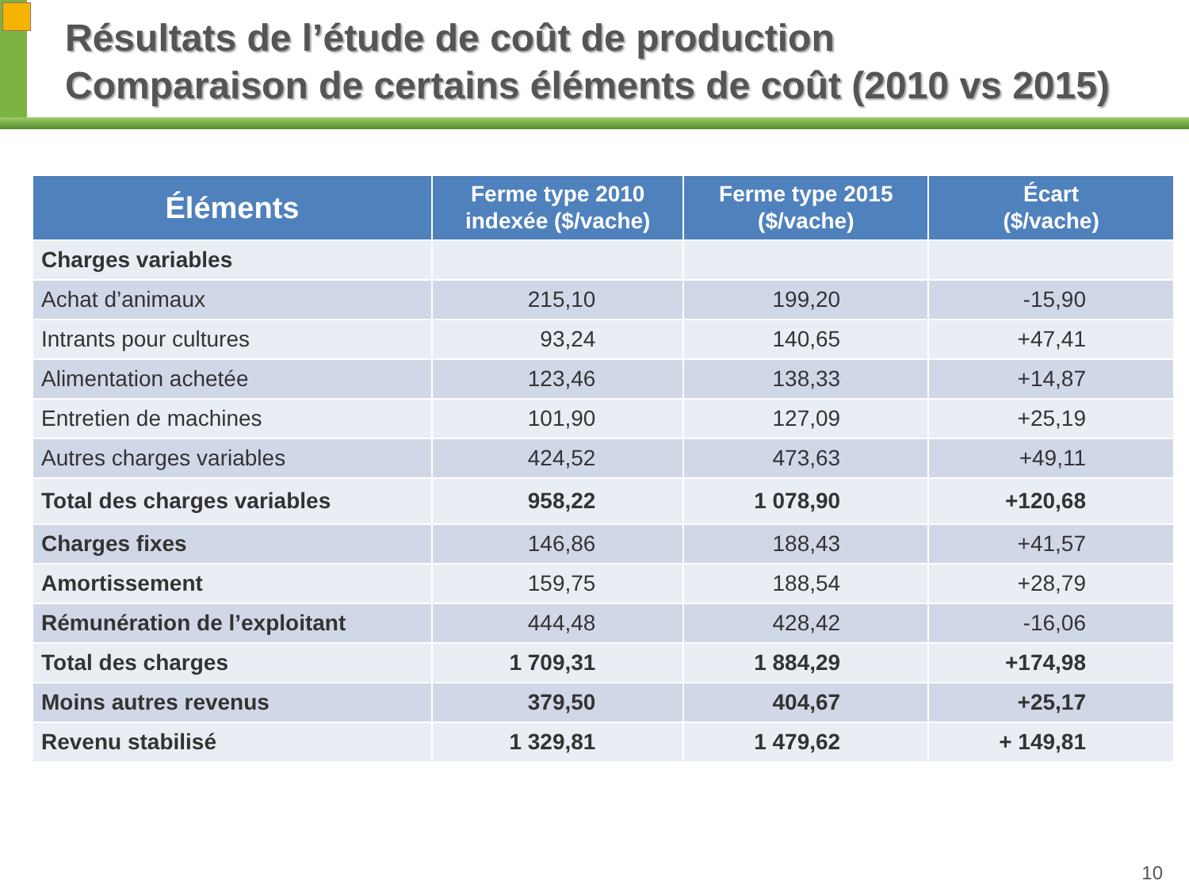Résultats de l’étude de coût de production
Comparaison de certains éléments de coût (2010 vs 2015)
| Éléments | Ferme type 2010 indexée ($/vache) | Ferme type 2015 ($/vache) | Écart ($/vache) |
| --- | --- | --- | --- |
| Charges variables | | | |
| Achat d’animaux | 215,10 | 199,20 | -15,90 |
| Intrants pour cultures | 93,24 | 140,65 | +47,41 |
| Alimentation achetée | 123,46 | 138,33 | +14,87 |
| Entretien de machines | 101,90 | 127,09 | +25,19 |
| Autres charges variables | 424,52 | 473,63 | +49,11 |
| Total des charges variables | 958,22 | 1 078,90 | +120,68 |
| Charges fixes | 146,86 | 188,43 | +41,57 |
| Amortissement | 159,75 | 188,54 | +28,79 |
| Rémunération de l’exploitant | 444,48 | 428,42 | -16,06 |
| Total des charges | 1 709,31 | 1 884,29 | +174,98 |
| Moins autres revenus | 379,50 | 404,67 | +25,17 |
| Revenu stabilisé | 1 329,81 | 1 479,62 | + 149,81 |
10